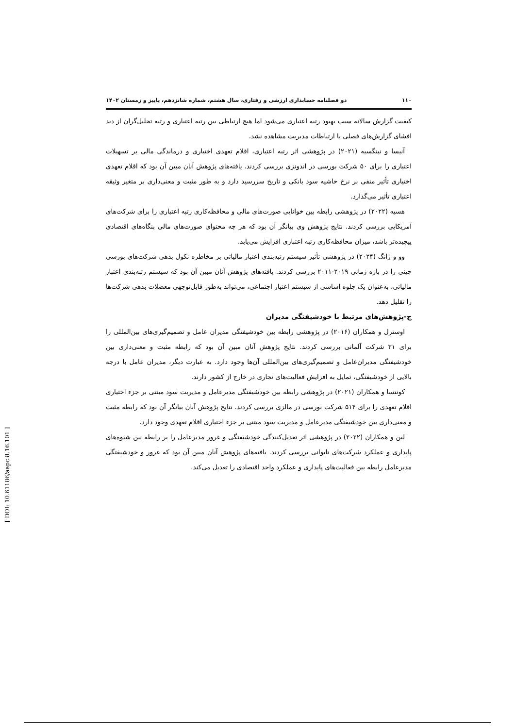۱۱۰ دو فصلنامه حسابداری ارزشی و رفتاری، سال هشتم، شماره شانزدهم، پاییز و زمستان ۱۴۰۲
کیفیت گزارش سالانه سبب بهبود رتبه اعتباری می‌شود اما هیچ ارتباطی بین رتبه اعتباری و رتبه تحلیل‌گران از دید افشای گزارش‌های فصلی یا ارتباطات مدیریت مشاهده نشد.
آنیسا و نینگسیه (۲۰۲۱) در پژوهشی اثر رتبه اعتباری، اقلام تعهدی اختیاری و درماندگی مالی بر تسهیلات اعتباری را برای ۵۰ شرکت بورسی در اندونزی بررسی کردند. یافته‌های پژوهش آنان مبین آن بود که اقلام تعهدی اختیاری تأثیر منفی بر نرخ حاشیه سود بانکی و تاریخ سررسید دارد و به طور مثبت و معنی‌داری بر متغیر وثیقه اعتباری تأثیر می‌گذارد.
هسیه (۲۰۲۲) در پژوهشی رابطه بین خوانایی صورت‌های مالی و محافظه‌کاری رتبه اعتباری را برای شرکت‌های آمریکایی بررسی کردند. نتایج پژوهش وی بیانگر آن بود که هر چه محتوای صورت‌های مالی بنگاه‌های اقتصادی پیچیده‌تر باشد، میزان محافظه‌کاری رتبه اعتباری افزایش می‌یابد.
وو و ژانگ (۲۰۲۴) در پژوهشی تأثیر سیستم رتبه‌بندی اعتبار مالیاتی بر مخاطره نکول بدهی شرکت‌های بورسی چینی را در بازه زمانی ۲۰۱۹-۲۰۱۱ بررسی کردند. یافته‌های پژوهش آنان مبین آن بود که سیستم رتبه‌بندی اعتبار مالیاتی، به‌عنوان یک جلوه اساسی از سیستم اعتبار اجتماعی، می‌تواند به‌طور قابل‌توجهی معضلات بدهی شرکت‌ها را تقلیل دهد.
ج-پژوهش‌های مرتبط با خودشیفتگی مدیران
اوسترل و همکاران (۲۰۱۶) در پژوهشی رابطه بین خودشیفتگی مدیران عامل و تصمیم‌گیری‌های بین‌المللی را برای ۳۱ شرکت آلمانی بررسی کردند. نتایج پژوهش آنان مبین آن بود که رابطه مثبت و معنی‌داری بین خودشیفتگی مدیران‌عامل و تصمیم‌گیری‌های بین‌المللی آن‌ها وجود دارد. به عبارت دیگر، مدیران عامل با درجه بالایی از خودشیفتگی، تمایل به افزایش فعالیت‌های تجاری در خارج از کشور دارند.
کونتسا و همکاران (۲۰۲۱) در پژوهشی رابطه بین خودشیفتگی مدیرعامل و مدیریت سود مبتنی بر جزء اختیاری اقلام تعهدی را برای ۵۱۴ شرکت بورسی در مالزی بررسی کردند. نتایج پژوهش آنان بیانگر آن بود که رابطه مثبت و معنی‌داری بین خودشیفتگی مدیرعامل و مدیریت سود مبتنی بر جزء اختیاری اقلام تعهدی وجود دارد.
لین و همکاران (۲۰۲۲) در پژوهشی اثر تعدیل‌کنندگی خودشیفتگی و غرور مدیرعامل را بر رابطه بین شیوه‌های پایداری و عملکرد شرکت‌های تایوانی بررسی کردند. یافته‌های پژوهش آنان مبین آن بود که غرور و خودشیفتگی مدیرعامل رابطه بین فعالیت‌های پایداری و عملکرد واحد اقتصادی را تعدیل می‌کند.
[ DOI: 10.61186/aapc.8.16.101 ]